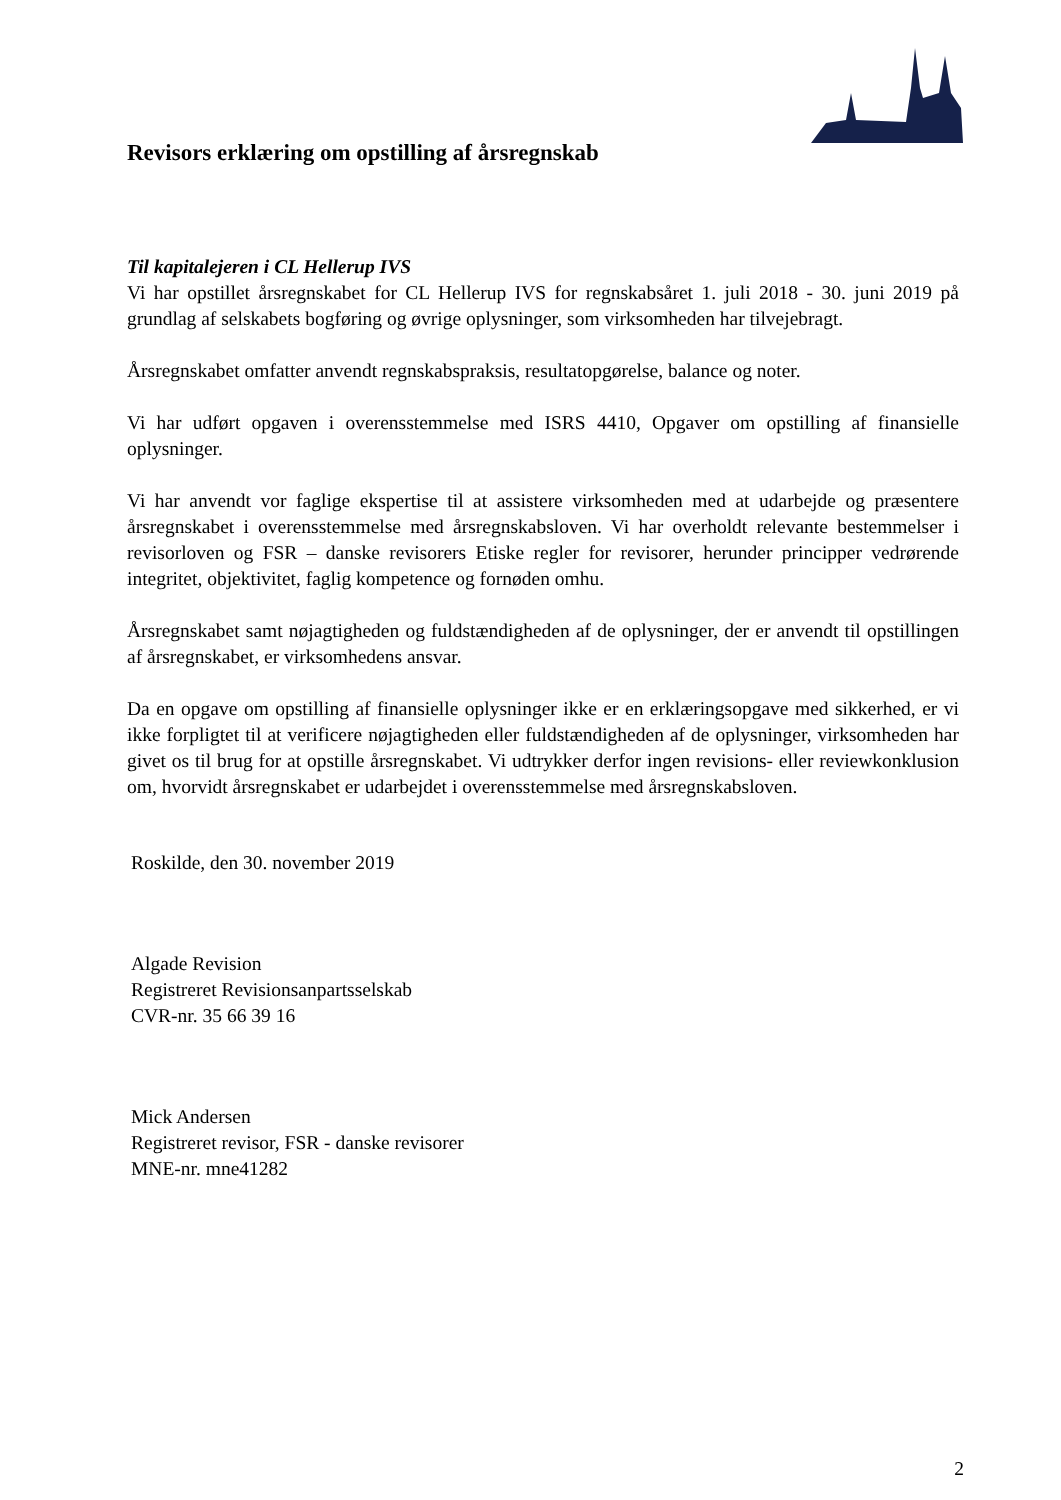Revisors erklæring om opstilling af årsregnskab
Til kapitalejeren i CL Hellerup IVS
Vi har opstillet årsregnskabet for CL Hellerup IVS for regnskabsåret 1. juli 2018 - 30. juni 2019 på grundlag af selskabets bogføring og øvrige oplysninger, som virksomheden har tilvejebragt.
Årsregnskabet omfatter anvendt regnskabspraksis, resultatopgørelse, balance og noter.
Vi har udført opgaven i overensstemmelse med ISRS 4410, Opgaver om opstilling af finansielle oplysninger.
Vi har anvendt vor faglige ekspertise til at assistere virksomheden med at udarbejde og præsentere årsregnskabet i overensstemmelse med årsregnskabsloven. Vi har overholdt relevante bestemmelser i revisorloven og FSR – danske revisorers Etiske regler for revisorer, herunder principper vedrørende integritet, objektivitet, faglig kompetence og fornøden omhu.
Årsregnskabet samt nøjagtigheden og fuldstændigheden af de oplysninger, der er anvendt til opstillingen af årsregnskabet, er virksomhedens ansvar.
Da en opgave om opstilling af finansielle oplysninger ikke er en erklæringsopgave med sikkerhed, er vi ikke forpligtet til at verificere nøjagtigheden eller fuldstændigheden af de oplysninger, virksomheden har givet os til brug for at opstille årsregnskabet. Vi udtrykker derfor ingen revisions- eller reviewkonklusion om, hvorvidt årsregnskabet er udarbejdet i overensstemmelse med årsregnskabsloven.
Roskilde, den 30. november 2019
Algade Revision
Registreret Revisionsanpartsselskab
CVR-nr. 35 66 39 16
Mick Andersen
Registreret revisor, FSR - danske revisorer
MNE-nr. mne41282
2